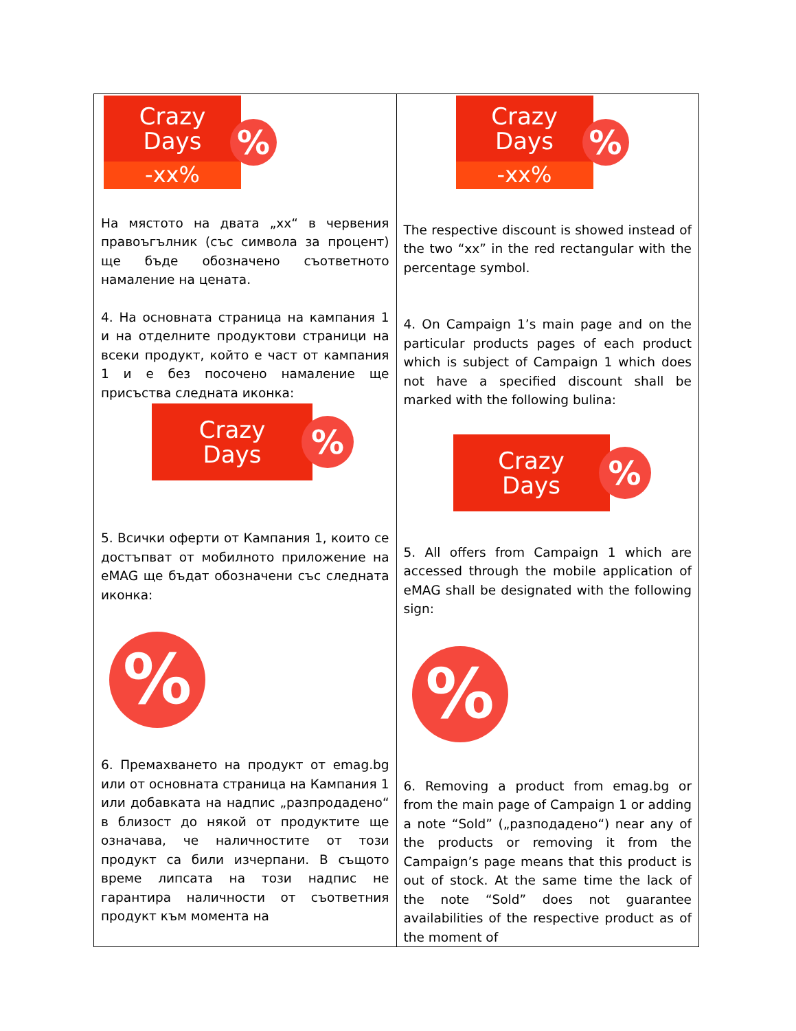| Crazy Days -xx% % На мястото на двата „xx“ в червения правоъгълник (със символа за процент) ще бъде обозначено съответното намаление на цената. 4. На основната страница на кампания 1 и на отделните продуктови страници на всеки продукт, който е част от кампания 1 и е без посочено намаление ще присъства следната иконка: Crazy Days % 5. Всички оферти от Кампания 1, които се достъпват от мобилното приложение на eMAG ще бъдат обозначени със следната иконка: % 6. Премахването на продукт от emag.bg или от основната страница на Кампания 1 или добавката на надпис „разпродадено“ в близост до някой от продуктите ще означава, че наличностите от този продукт са били изчерпани. В същото време липсата на този надпис не гарантира наличности от съответния продукт към момента на | Crazy Days -xx% % The respective discount is showed instead of the two “xx” in the red rectangular with the percentage symbol. 4. On Campaign 1’s main page and on the particular products pages of each product which is subject of Campaign 1 which does not have a specified discount shall be marked with the following bulina: Crazy Days % 5. All offers from Campaign 1 which are accessed through the mobile application of eMAG shall be designated with the following sign: % 6. Removing a product from emag.bg or from the main page of Campaign 1 or adding a note “Sold” („разподадено“) near any of the products or removing it from the Campaign’s page means that this product is out of stock. At the same time the lack of the note “Sold” does not guarantee availabilities of the respective product as of the moment of |